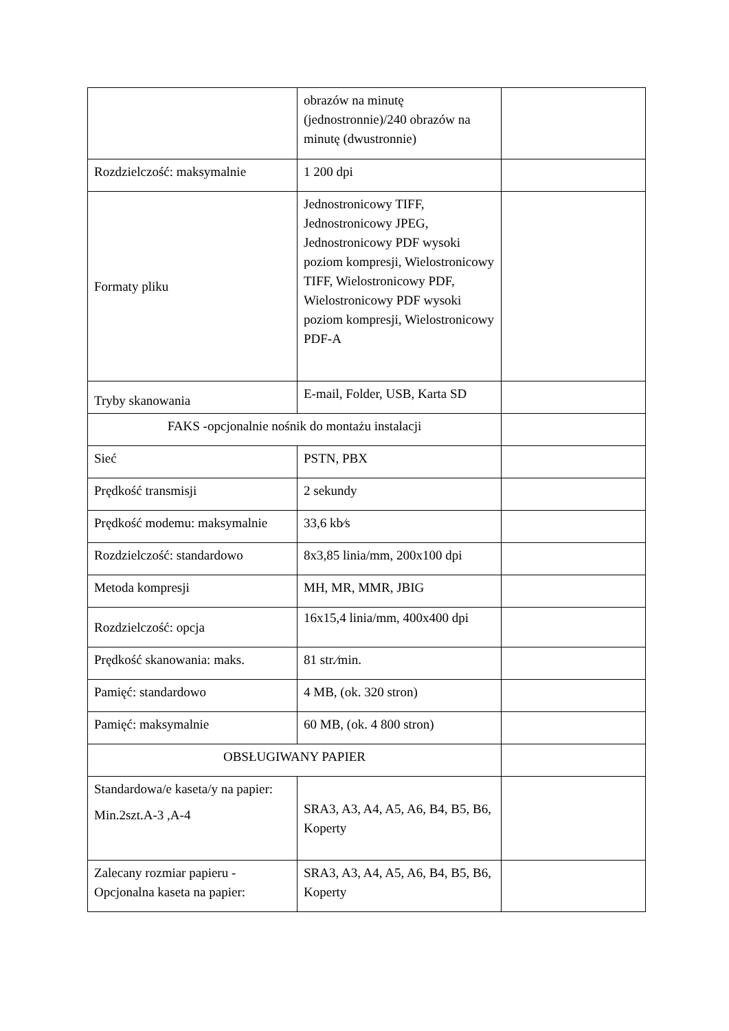| | obrazów na minutę (jednostronnie)/240 obrazów na minutę (dwustronnie) | |
| Rozdzielczość: maksymalnie | 1 200 dpi | |
| Formaty pliku | Jednostronicowy TIFF, Jednostronicowy JPEG, Jednostronicowy PDF wysoki poziom kompresji, Wielostronicowy TIFF, Wielostronicowy PDF, Wielostronicowy PDF wysoki poziom kompresji, Wielostronicowy PDF-A | |
| Tryby skanowania | E-mail, Folder, USB, Karta SD | |
| FAKS -opcjonalnie nośnik do montażu instalacji | | |
| Sieć | PSTN, PBX | |
| Prędkość transmisji | 2 sekundy | |
| Prędkość modemu: maksymalnie | 33,6 kb⁄s | |
| Rozdzielczość: standardowo | 8x3,85 linia/mm, 200x100 dpi | |
| Metoda kompresji | MH, MR, MMR, JBIG | |
| Rozdzielczość: opcja | 16x15,4 linia/mm, 400x400 dpi | |
| Prędkość skanowania: maks. | 81 str.⁄min. | |
| Pamięć: standardowo | 4 MB, (ok. 320 stron) | |
| Pamięć: maksymalnie | 60 MB, (ok. 4 800 stron) | |
| OBSŁUGIWANY PAPIER | | |
| Standardowa/e kaseta/y na papier: Min.2szt.A-3 ,A-4 | SRA3, A3, A4, A5, A6, B4, B5, B6, Koperty | |
| Zalecany rozmiar papieru - Opcjonalna kaseta na papier: | SRA3, A3, A4, A5, A6, B4, B5, B6, Koperty | |